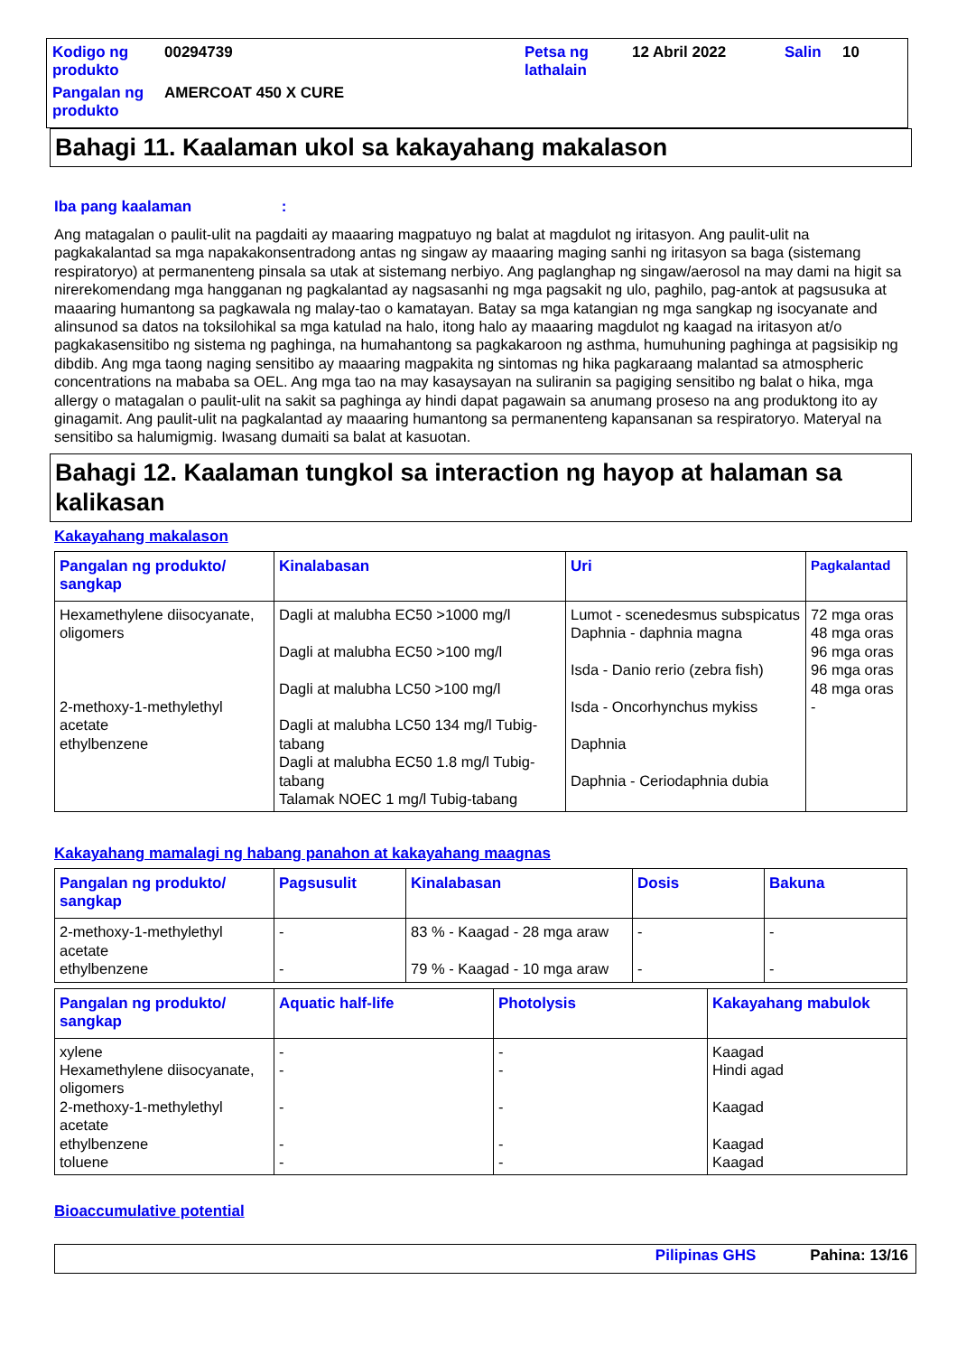| Kodigo ng produkto | 00294739 | Petsa ng lathalain | 12 Abril 2022 | Salin | 10 |
| Pangalan ng produkto | AMERCOAT 450 X CURE | | | | |
Bahagi 11. Kaalaman ukol sa kakayahang makalason
Iba pang kaalaman :
Ang matagalan o paulit-ulit na pagdaiti ay maaaring magpatuyo ng balat at magdulot ng iritasyon. Ang paulit-ulit na pagkakalantad sa mga napakakonsentradong antas ng singaw ay maaaring maging sanhi ng iritasyon sa baga (sistemang respiratoryo) at permanenteng pinsala sa utak at sistemang nerbiyo. Ang paglanghap ng singaw/aerosol na may dami na higit sa nirerekomendang mga hangganan ng pagkalantad ay nagsasanhi ng mga pagsakit ng ulo, paghilo, pag-antok at pagsusuka at maaaring humantong sa pagkawala ng malay-tao o kamatayan. Batay sa mga katangian ng mga sangkap ng isocyanate and alinsunod sa datos na toksilohikal sa mga katulad na halo, itong halo ay maaaring magdulot ng kaagad na iritasyon at/o pagkakasensitibo ng sistema ng paghinga, na humahantong sa pagkakaroon ng asthma, humuhuning paghinga at pagsisikip ng dibdib. Ang mga taong naging sensitibo ay maaaring magpakita ng sintomas ng hika pagkaraang malantad sa atmospheric concentrations na mababa sa OEL. Ang mga tao na may kasaysayan na suliranin sa pagiging sensitibo ng balat o hika, mga allergy o matagalan o paulit-ulit na sakit sa paghinga ay hindi dapat pagawain sa anumang proseso na ang produktong ito ay ginagamit. Ang paulit-ulit na pagkalantad ay maaaring humantong sa permanenteng kapansanan sa respiratoryo. Materyal na sensitibo sa halumigmig. Iwasang dumaiti sa balat at kasuotan.
Bahagi 12. Kaalaman tungkol sa interaction ng hayop at halaman sa kalikasan
Kakayahang makalason
| Pangalan ng produkto/ sangkap | Kinalabasan | Uri | Pagkalantad |
| --- | --- | --- | --- |
| Hexamethylene diisocyanate, oligomers 2-methoxy-1-methylethyl acetate ethylbenzene | Dagli at malubha EC50 >1000 mg/l Dagli at malubha EC50 >100 mg/l Dagli at malubha LC50 >100 mg/l Dagli at malubha LC50 134 mg/l Tubig-tabang Dagli at malubha EC50 1.8 mg/l Tubig-tabang Talamak NOEC 1 mg/l Tubig-tabang | Lumot - scenedesmus subspicatus Daphnia - daphnia magna Isda - Danio rerio (zebra fish) Isda - Oncorhynchus mykiss Daphnia Daphnia - Ceriodaphnia dubia | 72 mga oras 48 mga oras 96 mga oras 96 mga oras 48 mga oras - |
Kakayahang mamalagi ng habang panahon at kakayahang maagnas
| Pangalan ng produkto/ sangkap | Pagsusulit | Kinalabasan | Dosis | Bakuna |
| --- | --- | --- | --- | --- |
| 2-methoxy-1-methylethyl acetate ethylbenzene | - - | 83 % - Kaagad - 28 mga araw 79 % - Kaagad - 10 mga araw | - - | - - |
| Pangalan ng produkto/ sangkap | Aquatic half-life | Photolysis | Kakayahang mabulok |
| --- | --- | --- | --- |
| xylene Hexamethylene diisocyanate, oligomers 2-methoxy-1-methylethyl acetate ethylbenzene toluene | - - - - - | - - - - - | Kaagad Hindi agad Kaagad Kaagad Kaagad |
Bioaccumulative potential
Pilipinas GHS Pahina: 13/16